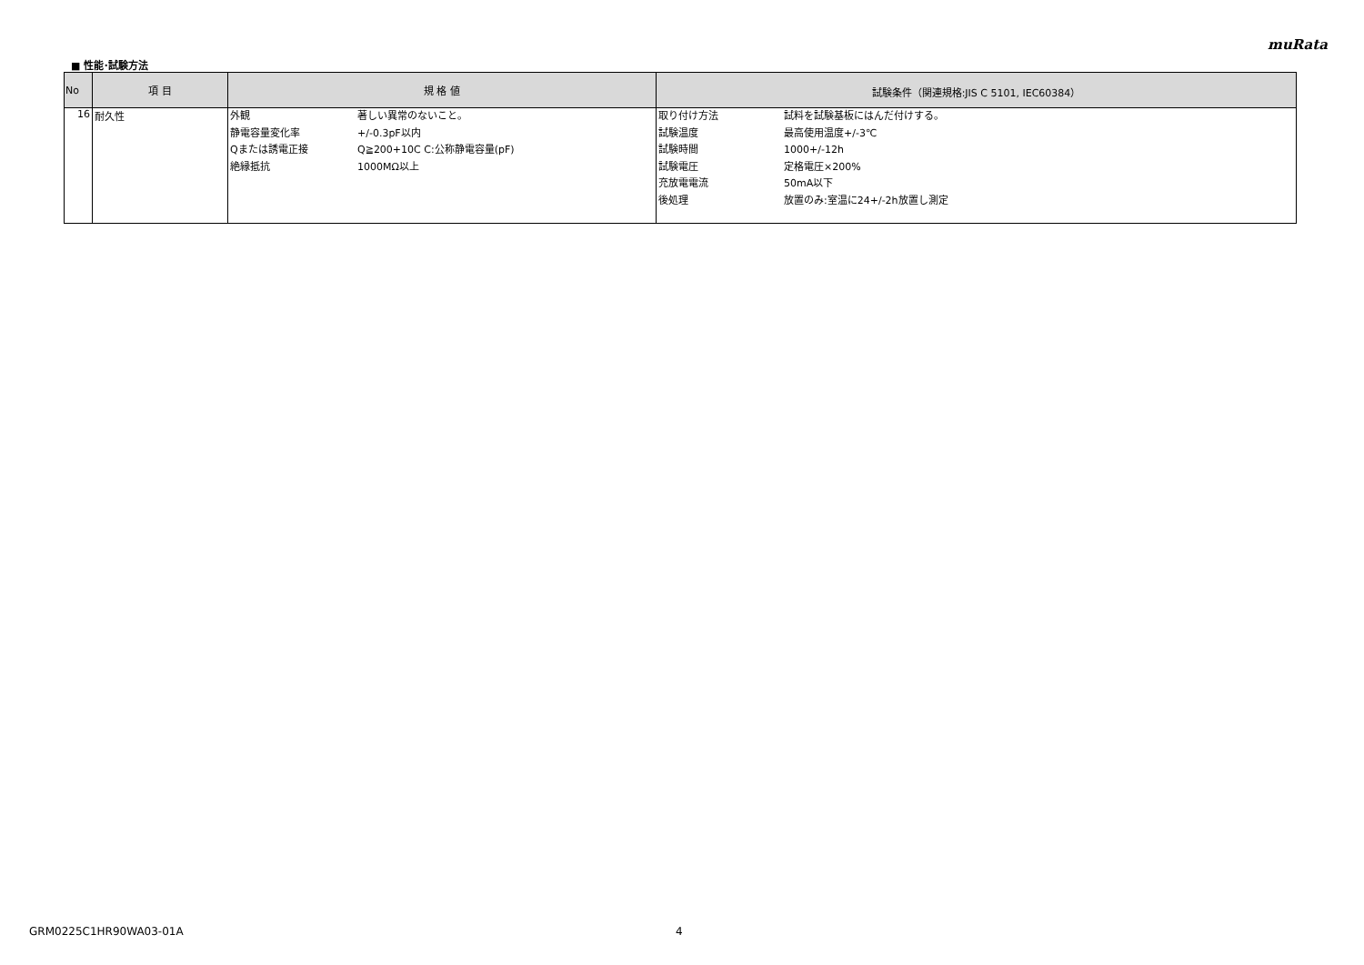muRata
■ 性能･試験方法
| No | 項 目 | 規 格 値 | 試験条件（関連規格:JIS C 5101, IEC60384） |
| --- | --- | --- | --- |
| 16 | 耐久性 | / 外観 / 著しい異常のないこと。 / / 静電容量変化率 / +/-0.3pF以内 / / Qまたは誘電正接 / Q≧200+10C C:公称静電容量(pF) / / 絶縁抵抗 / 1000MΩ以上 / | / 取り付け方法 / 試料を試験基板にはんだ付けする。 / / 試験温度 / 最高使用温度+/-3℃ / / 試験時間 / 1000+/-12h / / 試験電圧 / 定格電圧×200% / / 充放電電流 / 50mA以下 / / 後処理 / 放置のみ:室温に24+/-2h放置し測定 / |
GRM0225C1HR90WA03-01A 4